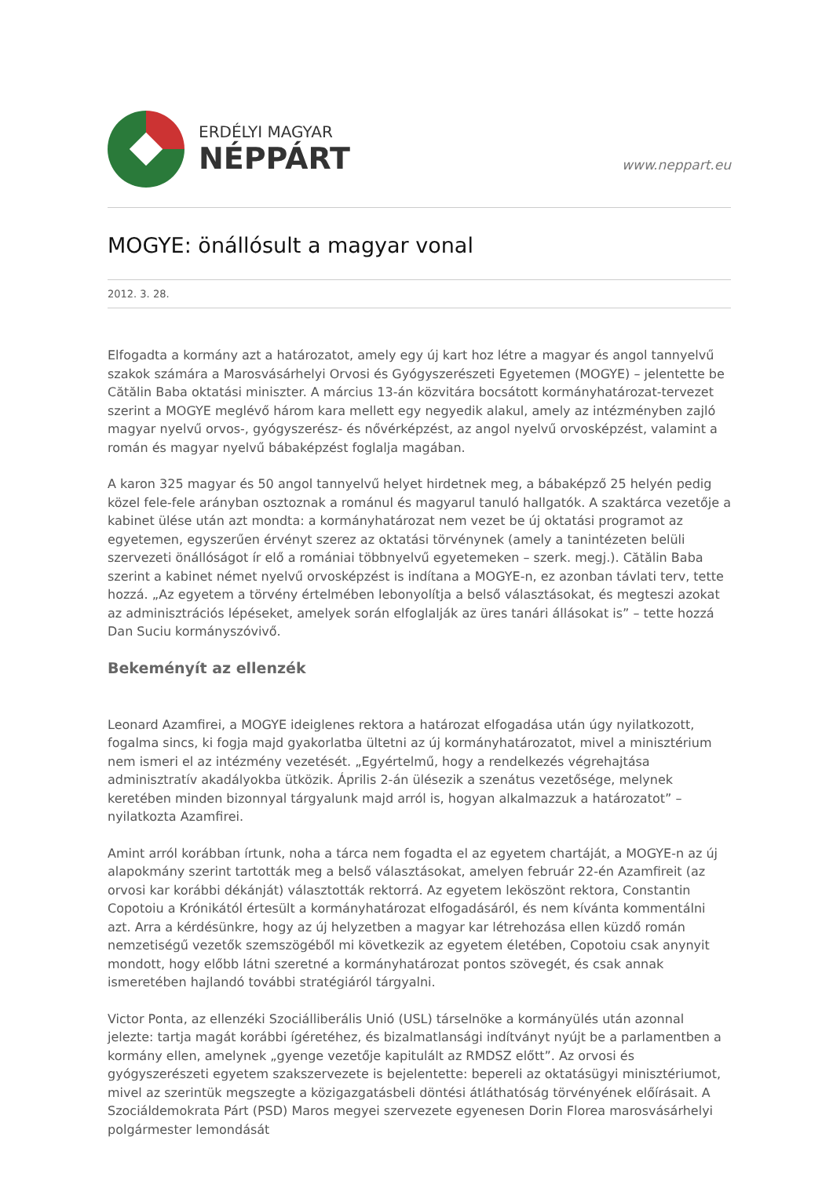ERDÉLYI MAGYAR
NÉPPÁRT
www.neppart.eu
MOGYE: önállósult a magyar vonal
2012. 3. 28.
Elfogadta a kormány azt a határozatot, amely egy új kart hoz létre a magyar és angol tannyelvű szakok számára a Marosvásárhelyi Orvosi és Gyógyszerészeti Egyetemen (MOGYE) – jelentette be Cătălin Baba oktatási miniszter. A március 13-án közvitára bocsátott kormányhatározat-tervezet szerint a MOGYE meglévő három kara mellett egy negyedik alakul, amely az intézményben zajló magyar nyelvű orvos-, gyógyszerész- és nővérképzést, az angol nyelvű orvosképzést, valamint a román és magyar nyelvű bábaképzést foglalja magában.
A karon 325 magyar és 50 angol tannyelvű helyet hirdetnek meg, a bábaképző 25 helyén pedig közel fele-fele arányban osztoznak a románul és magyarul tanuló hallgatók. A szaktárca vezetője a kabinet ülése után azt mondta: a kormányhatározat nem vezet be új oktatási programot az egyetemen, egyszerűen érvényt szerez az oktatási törvénynek (amely a tanintézeten belüli szervezeti önállóságot ír elő a romániai többnyelvű egyetemeken – szerk. megj.). Cătălin Baba szerint a kabinet német nyelvű orvosképzést is indítana a MOGYE-n, ez azonban távlati terv, tette hozzá. „Az egyetem a törvény értelmében lebonyolítja a belső választásokat, és megteszi azokat az adminisztrációs lépéseket, amelyek során elfoglalják az üres tanári állásokat is” – tette hozzá Dan Suciu kormányszóvivő.
Bekeményít az ellenzék
Leonard Azamfirei, a MOGYE ideiglenes rektora a határozat elfogadása után úgy nyilatkozott, fogalma sincs, ki fogja majd gyakorlatba ültetni az új kormányhatározatot, mivel a minisztérium nem ismeri el az intézmény vezetését. „Egyértelmű, hogy a rendelkezés végrehajtása adminisztratív akadályokba ütközik. Április 2-án ülésezik a szenátus vezetősége, melynek keretében minden bizonnyal tárgyalunk majd arról is, hogyan alkalmazzuk a határozatot” – nyilatkozta Azamfirei.
Amint arról korábban írtunk, noha a tárca nem fogadta el az egyetem chartáját, a MOGYE-n az új alapokmány szerint tartották meg a belső választásokat, amelyen február 22-én Azamfireit (az orvosi kar korábbi dékánját) választották rektorrá. Az egyetem leköszönt rektora, Constantin Copotoiu a Krónikától értesült a kormányhatározat elfogadásáról, és nem kívánta kommentálni azt. Arra a kérdésünkre, hogy az új helyzetben a magyar kar létrehozása ellen küzdő román nemzetiségű vezetők szemszögéből mi következik az egyetem életében, Copotoiu csak anynyit mondott, hogy előbb látni szeretné a kormányhatározat pontos szövegét, és csak annak ismeretében hajlandó további stratégiáról tárgyalni.
Victor Ponta, az ellenzéki Szociálliberális Unió (USL) társelnöke a kormányülés után azonnal jelezte: tartja magát korábbi ígéretéhez, és bizalmatlansági indítványt nyújt be a parlamentben a kormány ellen, amelynek „gyenge vezetője kapitulált az RMDSZ előtt”. Az orvosi és gyógyszerészeti egyetem szakszervezete is bejelentette: bepereli az oktatásügyi minisztériumot, mivel az szerintük megszegte a közigazgatásbeli döntési átláthatóság törvényének előírásait. A Szociáldemokrata Párt (PSD) Maros megyei szervezete egyenesen Dorin Florea marosvásárhelyi polgármester lemondását